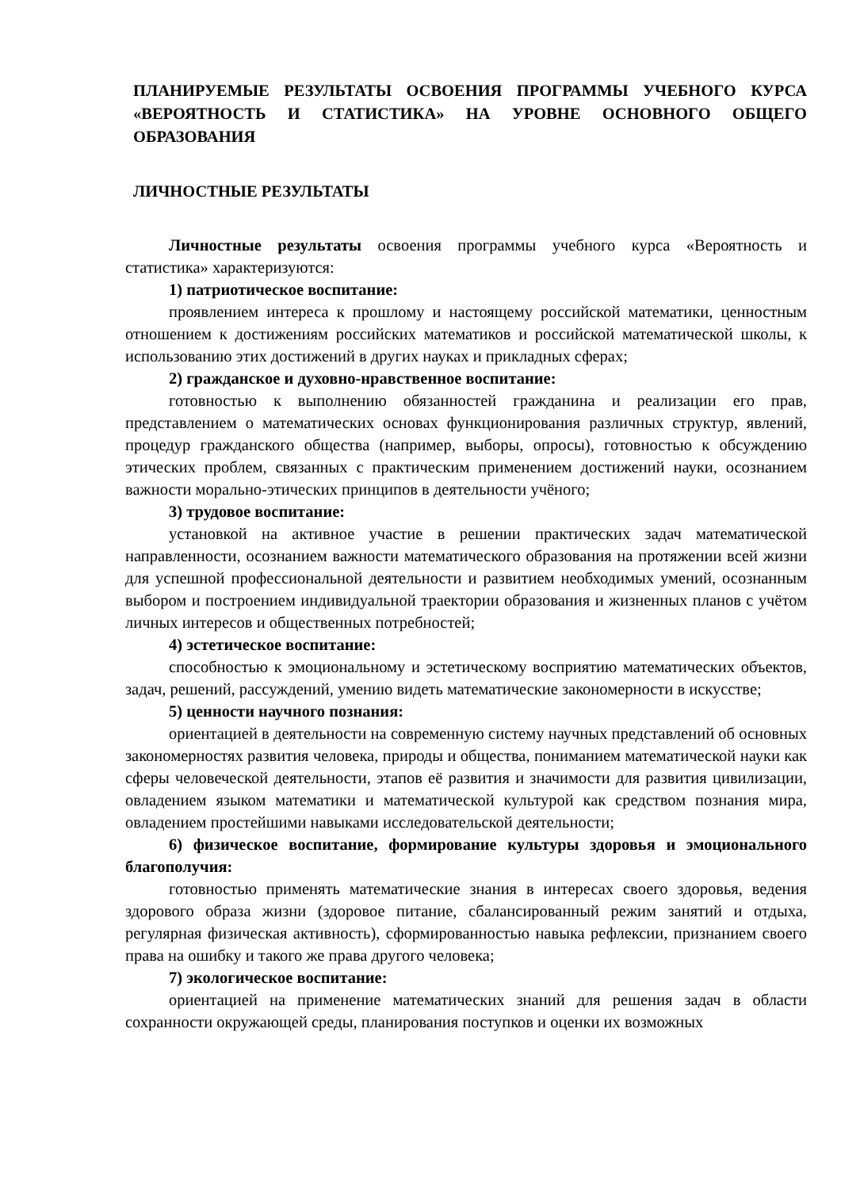ПЛАНИРУЕМЫЕ РЕЗУЛЬТАТЫ ОСВОЕНИЯ ПРОГРАММЫ УЧЕБНОГО КУРСА «ВЕРОЯТНОСТЬ И СТАТИСТИКА» НА УРОВНЕ ОСНОВНОГО ОБЩЕГО ОБРАЗОВАНИЯ
ЛИЧНОСТНЫЕ РЕЗУЛЬТАТЫ
Личностные результаты освоения программы учебного курса «Вероятность и статистика» характеризуются:
1) патриотическое воспитание:
проявлением интереса к прошлому и настоящему российской математики, ценностным отношением к достижениям российских математиков и российской математической школы, к использованию этих достижений в других науках и прикладных сферах;
2) гражданское и духовно-нравственное воспитание:
готовностью к выполнению обязанностей гражданина и реализации его прав, представлением о математических основах функционирования различных структур, явлений, процедур гражданского общества (например, выборы, опросы), готовностью к обсуждению этических проблем, связанных с практическим применением достижений науки, осознанием важности морально-этических принципов в деятельности учёного;
3) трудовое воспитание:
установкой на активное участие в решении практических задач математической направленности, осознанием важности математического образования на протяжении всей жизни для успешной профессиональной деятельности и развитием необходимых умений, осознанным выбором и построением индивидуальной траектории образования и жизненных планов с учётом личных интересов и общественных потребностей;
4) эстетическое воспитание:
способностью к эмоциональному и эстетическому восприятию математических объектов, задач, решений, рассуждений, умению видеть математические закономерности в искусстве;
5) ценности научного познания:
ориентацией в деятельности на современную систему научных представлений об основных закономерностях развития человека, природы и общества, пониманием математической науки как сферы человеческой деятельности, этапов её развития и значимости для развития цивилизации, овладением языком математики и математической культурой как средством познания мира, овладением простейшими навыками исследовательской деятельности;
6) физическое воспитание, формирование культуры здоровья и эмоционального благополучия:
готовностью применять математические знания в интересах своего здоровья, ведения здорового образа жизни (здоровое питание, сбалансированный режим занятий и отдыха, регулярная физическая активность), сформированностью навыка рефлексии, признанием своего права на ошибку и такого же права другого человека;
7) экологическое воспитание:
ориентацией на применение математических знаний для решения задач в области сохранности окружающей среды, планирования поступков и оценки их возможных